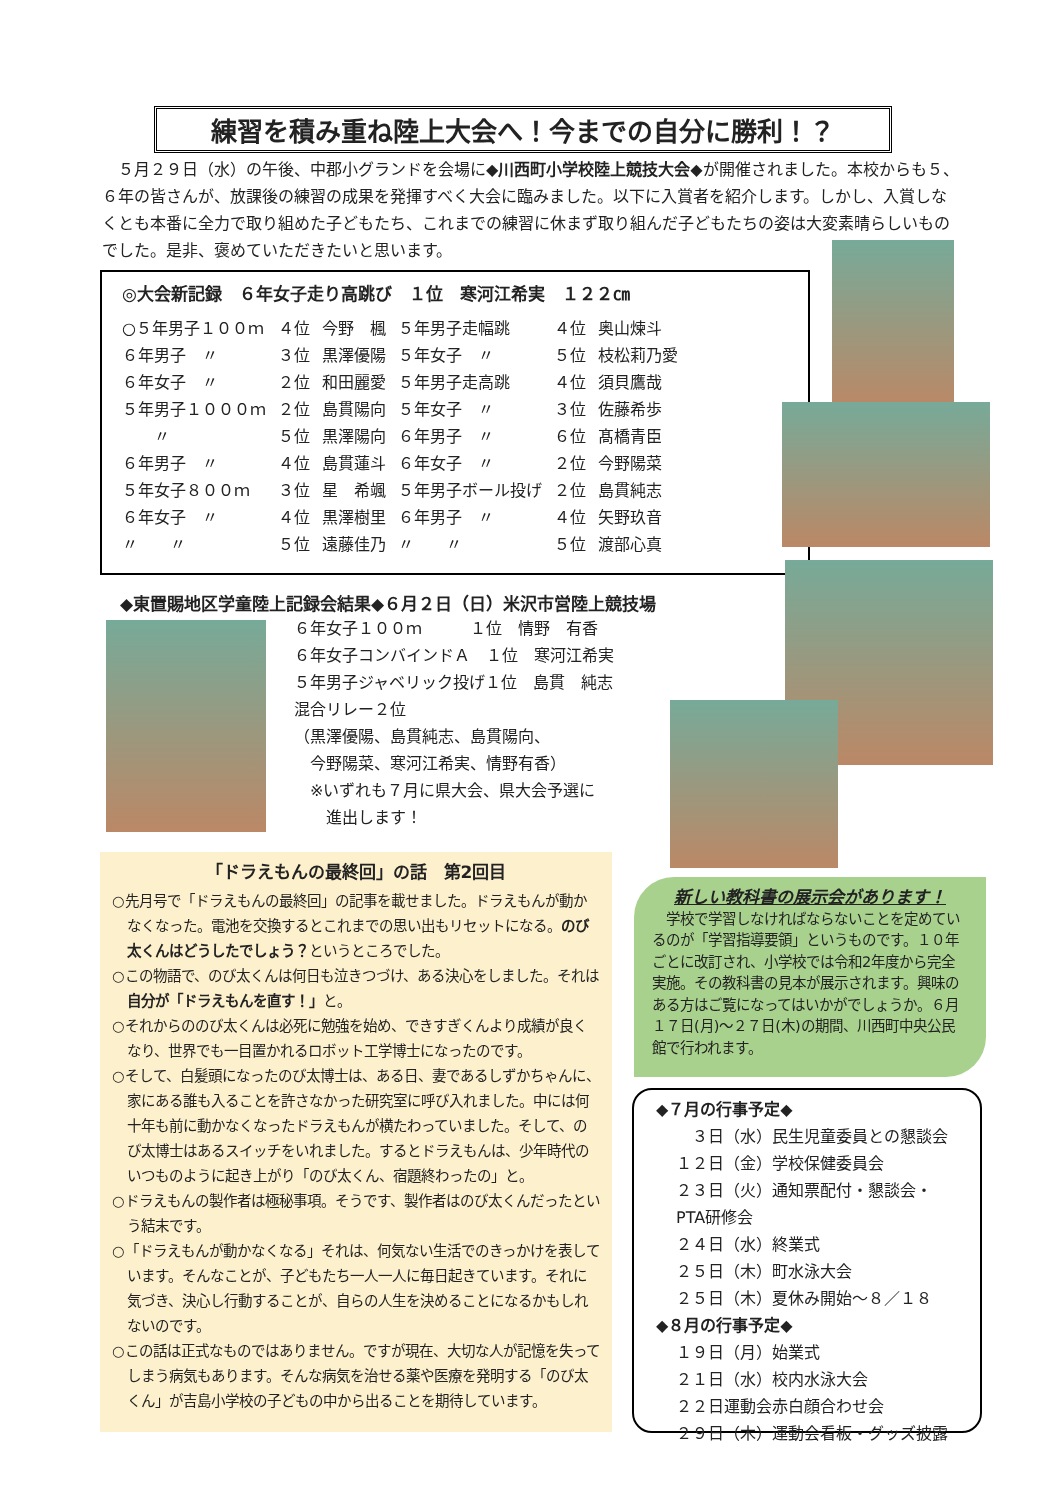練習を積み重ね陸上大会へ！今までの自分に勝利！？
５月２９日（水）の午後、中郡小グランドを会場に◆川西町小学校陸上競技大会◆が開催されました。本校からも５、６年の皆さんが、放課後の練習の成果を発揮すべく大会に臨みました。以下に入賞者を紹介します。しかし、入賞しなくとも本番に全力で取り組めた子どもたち、これまでの練習に休まず取り組んだ子どもたちの姿は大変素晴らしいものでした。是非、褒めていただきたいと思います。
◎大会新記録　６年女子走り高跳び　１位　寒河江希実　１２２㎝
| ○５年男子１００ｍ | ４位 | 今野 楓 | ５年男子走幅跳 | ４位 | 奥山煉斗 |
| ６年男子 〃 | ３位 | 黒澤優陽 | ５年女子 〃 | ５位 | 枝松莉乃愛 |
| ６年女子 〃 | ２位 | 和田麗愛 | ５年男子走高跳 | ４位 | 須貝鷹哉 |
| ５年男子１０００ｍ | ２位 | 島貫陽向 | ５年女子 〃 | ３位 | 佐藤希歩 |
| 〃 | ５位 | 黒澤陽向 | ６年男子 〃 | ６位 | 髙橋青臣 |
| ６年男子 〃 | ４位 | 島貫蓮斗 | ６年女子 〃 | ２位 | 今野陽菜 |
| ５年女子８００ｍ | ３位 | 星 希颯 | ５年男子ボール投げ | ２位 | 島貫純志 |
| ６年女子 〃 | ４位 | 黒澤樹里 | ６年男子 〃 | ４位 | 矢野玖音 |
| 〃 〃 | ５位 | 遠藤佳乃 | 〃 〃 | ５位 | 渡部心真 |
◆東置賜地区学童陸上記録会結果◆６月２日（日）米沢市営陸上競技場
６年女子１００ｍ　　　１位　情野　有香
６年女子コンバインドＡ　１位　寒河江希実
５年男子ジャベリック投げ１位　島貫　純志
混合リレー２位
（黒澤優陽、島貫純志、島貫陽向、
　今野陽菜、寒河江希実、情野有香）
　※いずれも７月に県大会、県大会予選に
　　進出します！
「ドラえもんの最終回」の話　第2回目
○先月号で「ドラえもんの最終回」の記事を載せました。ドラえもんが動かなくなった。電池を交換するとこれまでの思い出もリセットになる。のび太くんはどうしたでしょう？というところでした。
○この物語で、のび太くんは何日も泣きつづけ、ある決心をしました。それは自分が「ドラえもんを直す！」と。
○それからののび太くんは必死に勉強を始め、できすぎくんより成績が良くなり、世界でも一目置かれるロボット工学博士になったのです。
○そして、白髪頭になったのび太博士は、ある日、妻であるしずかちゃんに、家にある誰も入ることを許さなかった研究室に呼び入れました。中には何十年も前に動かなくなったドラえもんが横たわっていました。そして、のび太博士はあるスイッチをいれました。するとドラえもんは、少年時代のいつものように起き上がり「のび太くん、宿題終わったの」と。
○ドラえもんの製作者は極秘事項。そうです、製作者はのび太くんだったという結末です。
○「ドラえもんが動かなくなる」それは、何気ない生活でのきっかけを表しています。そんなことが、子どもたち一人一人に毎日起きています。それに気づき、決心し行動することが、自らの人生を決めることになるかもしれないのです。
○この話は正式なものではありません。ですが現在、大切な人が記憶を失ってしまう病気もあります。そんな病気を治せる薬や医療を発明する「のび太くん」が吉島小学校の子どもの中から出ることを期待しています。
新しい教科書の展示会があります！
　学校で学習しなければならないことを定めているのが「学習指導要領」というものです。１０年ごとに改訂され、小学校では令和2年度から完全実施。その教科書の見本が展示されます。興味のある方はご覧になってはいかがでしょうか。６月１７日(月)～２７日(木)の期間、川西町中央公民館で行われます。
◆７月の行事予定◆
　３日（水）民生児童委員との懇談会
１２日（金）学校保健委員会
２３日（火）通知票配付・懇談会・PTA研修会
２４日（水）終業式
２５日（木）町水泳大会
２５日（木）夏休み開始～８／１８
◆８月の行事予定◆
１９日（月）始業式
２１日（水）校内水泳大会
２２日運動会赤白顔合わせ会
２９日（木）運動会看板・グッズ披露